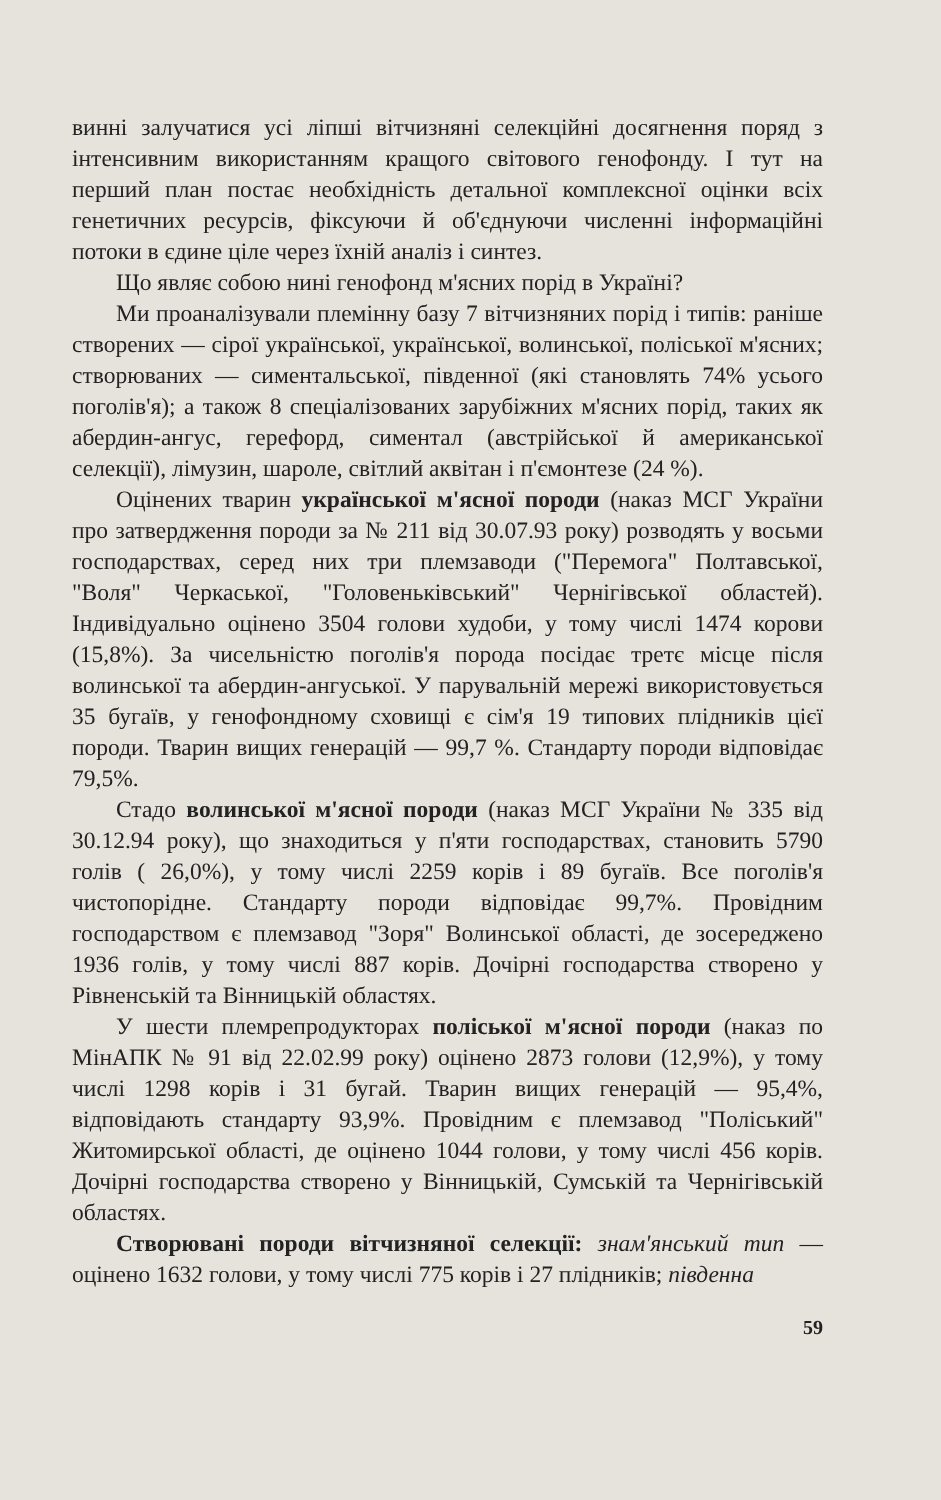винні залучатися усі ліпші вітчизняні селекційні досягнення поряд з інтенсивним використанням кращого світового генофонду. І тут на перший план постає необхідність детальної комплексної оцінки всіх генетичних ресурсів, фіксуючи й об'єднуючи численні інформаційні потоки в єдине ціле через їхній аналіз і синтез.
Що являє собою нині генофонд м'ясних порід в Україні?
Ми проаналізували племінну базу 7 вітчизняних порід і типів: раніше створених — сірої української, української, волинської, поліської м'ясних; створюваних — симентальської, південної (які становлять 74% усього поголів'я); а також 8 спеціалізованих зарубіжних м'ясних порід, таких як абердин-ангус, герефорд, симентал (австрійської й американської селекції), лімузин, шароле, світлий аквітан і п'ємонтезе (24 %).
Оцінених тварин української м'ясної породи (наказ МСГ України про затвердження породи за № 211 від 30.07.93 року) розводять у восьми господарствах, серед них три племзаводи ("Перемога" Полтавської, "Воля" Черкаської, "Головеньківський" Чернігівської областей). Індивідуально оцінено 3504 голови худоби, у тому числі 1474 корови (15,8%). За чисельністю поголів'я порода посідає третє місце після волинської та абердин-ангуської. У парувальній мережі використовується 35 бугаїв, у генофондному сховищі є сім'я 19 типових плідників цієї породи. Тварин вищих генерацій — 99,7 %. Стандарту породи відповідає 79,5%.
Стадо волинської м'ясної породи (наказ МСГ України № 335 від 30.12.94 року), що знаходиться у п'яти господарствах, становить 5790 голів ( 26,0%), у тому числі 2259 корів і 89 бугаїв. Все поголів'я чистопорідне. Стандарту породи відповідає 99,7%. Провідним господарством є племзавод "Зоря" Волинської області, де зосереджено 1936 голів, у тому числі 887 корів. Дочірні господарства створено у Рівненській та Вінницькій областях.
У шести племрепродукторах поліської м'ясної породи (наказ по МінАПК № 91 від 22.02.99 року) оцінено 2873 голови (12,9%), у тому числі 1298 корів і 31 бугай. Тварин вищих генерацій — 95,4%, відповідають стандарту 93,9%. Провідним є племзавод "Поліський" Житомирської області, де оцінено 1044 голови, у тому числі 456 корів. Дочірні господарства створено у Вінницькій, Сумській та Чернігівській областях.
Створювані породи вітчизняної селекції: знам'янський тип — оцінено 1632 голови, у тому числі 775 корів і 27 плідників; південна
59